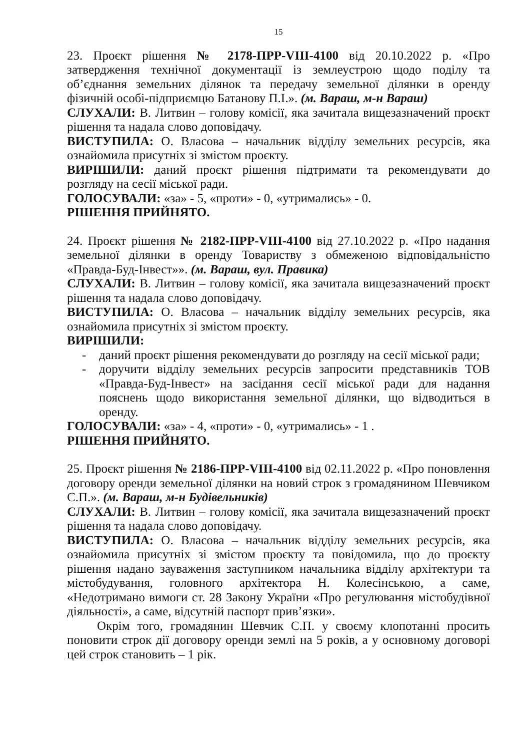15
23. Проєкт рішення № 2178-ПРР-VIII-4100 від 20.10.2022 р. «Про затвердження технічної документації із землеустрою щодо поділу та об’єднання земельних ділянок та передачу земельної ділянки в оренду фізичній особі-підприємцю Батанову П.І.». (м. Вараш, м-н Вараш)
СЛУХАЛИ: В. Литвин – голову комісії, яка зачитала вищезазначений проєкт рішення та надала слово доповідачу.
ВИСТУПИЛА: О. Власова – начальник відділу земельних ресурсів, яка ознайомила присутніх зі змістом проєкту.
ВИРІШИЛИ: даний проєкт рішення підтримати та рекомендувати до розгляду на сесії міської ради.
ГОЛОСУВАЛИ: «за» - 5, «проти» - 0, «утримались» - 0.
РІШЕННЯ ПРИЙНЯТО.
24. Проєкт рішення № 2182-ПРР-VIII-4100 від 27.10.2022 р. «Про надання земельної ділянки в оренду Товариству з обмеженою відповідальністю «Правда-Буд-Інвест»». (м. Вараш, вул. Правика)
СЛУХАЛИ: В. Литвин – голову комісії, яка зачитала вищезазначений проєкт рішення та надала слово доповідачу.
ВИСТУПИЛА: О. Власова – начальник відділу земельних ресурсів, яка ознайомила присутніх зі змістом проєкту.
ВИРІШИЛИ:
- даний проєкт рішення рекомендувати до розгляду на сесії міської ради;
- доручити відділу земельних ресурсів запросити представників ТОВ «Правда-Буд-Інвест» на засідання сесії міської ради для надання пояснень щодо використання земельної ділянки, що відводиться в оренду.
ГОЛОСУВАЛИ: «за» - 4, «проти» - 0, «утримались» - 1 .
РІШЕННЯ ПРИЙНЯТО.
25. Проєкт рішення № 2186-ПРР-VIII-4100 від 02.11.2022 р. «Про поновлення договору оренди земельної ділянки на новий строк з громадянином Шевчиком С.П.». (м. Вараш, м-н Будівельників)
СЛУХАЛИ: В. Литвин – голову комісії, яка зачитала вищезазначений проєкт рішення та надала слово доповідачу.
ВИСТУПИЛА: О. Власова – начальник відділу земельних ресурсів, яка ознайомила присутніх зі змістом проєкту та повідомила, що до проєкту рішення надано зауваження заступником начальника відділу архітектури та містобудування, головного архітектора Н. Колесінською, а саме, «Недотримано вимоги ст. 28 Закону України «Про регулювання містобудівної діяльності», а саме, відсутній паспорт прив’язки».
Окрім того, громадянин Шевчик С.П. у своєму клопотанні просить поновити строк дії договору оренди землі на 5 років, а у основному договорі цей строк становить – 1 рік.